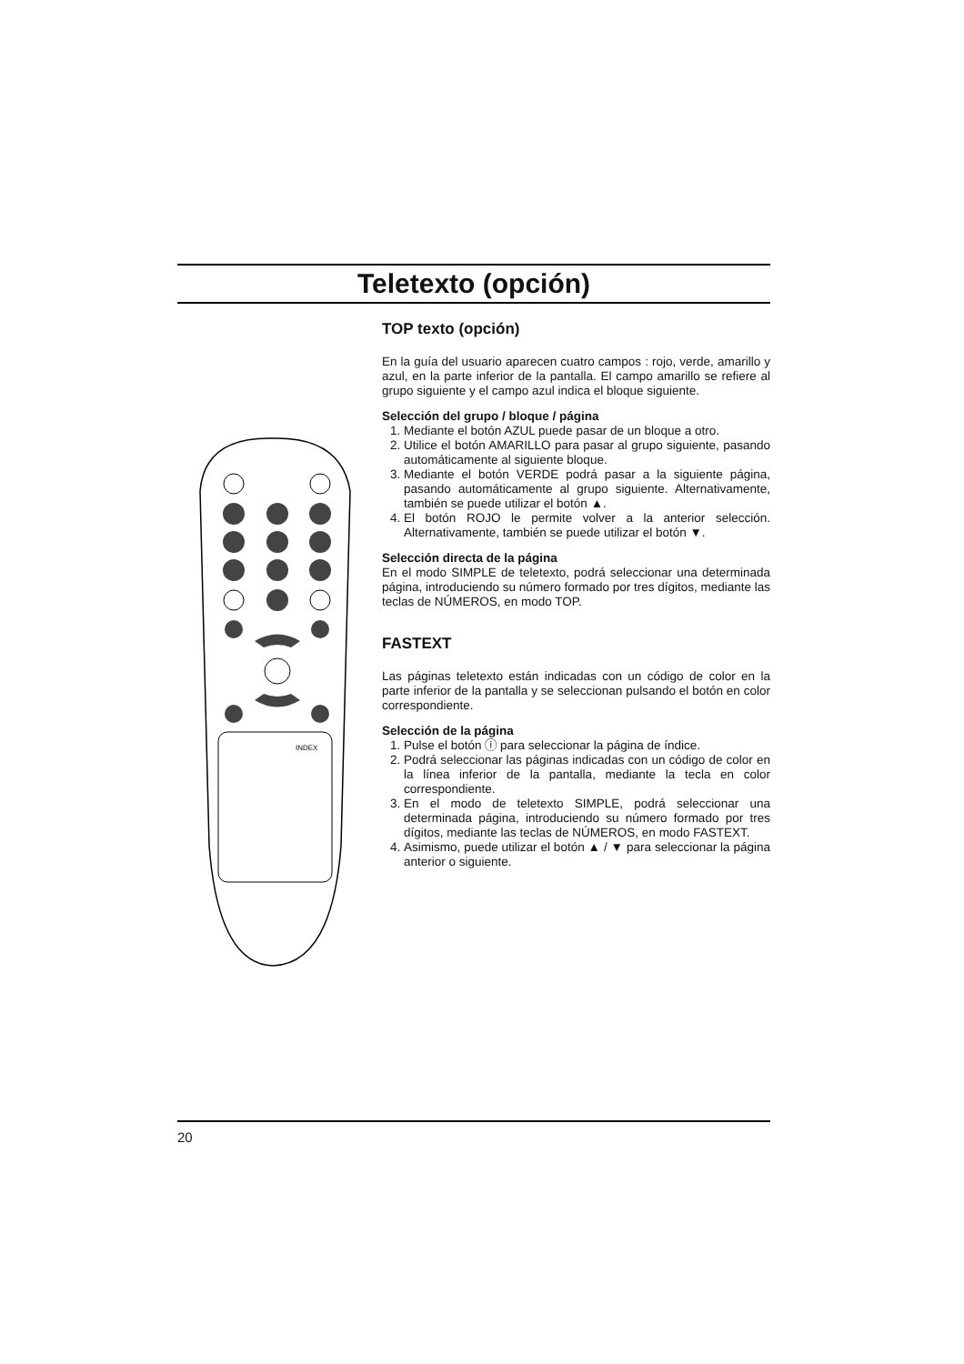Teletexto (opción)
INDEX
TOP texto (opción)
En la guía del usuario aparecen cuatro campos : rojo, verde, amarillo y azul, en la parte inferior de la pantalla. El campo amarillo se refiere al grupo siguiente y el campo azul indica el bloque siguiente.
Selección del grupo / bloque / página
1. Mediante el botón AZUL puede pasar de un bloque a otro.
2. Utilice el botón AMARILLO para pasar al grupo siguiente, pasando automáticamente al siguiente bloque.
3. Mediante el botón VERDE podrá pasar a la siguiente página, pasando automáticamente al grupo siguiente. Alternativamente, también se puede utilizar el botón ▲.
4. El botón ROJO le permite volver a la anterior selección. Alternativamente, también se puede utilizar el botón ▼.
Selección directa de la página
En el modo SIMPLE de teletexto, podrá seleccionar una determinada página, introduciendo su número formado por tres dígitos, mediante las teclas de NÚMEROS, en modo TOP.
FASTEXT
Las páginas teletexto están indicadas con un código de color en la parte inferior de la pantalla y se seleccionan pulsando el botón en color correspondiente.
Selección de la página
1. Pulse el botón ⓘ para seleccionar la página de índice.
2. Podrá seleccionar las páginas indicadas con un código de color en la línea inferior de la pantalla, mediante la tecla en color correspondiente.
3. En el modo de teletexto SIMPLE, podrá seleccionar una determinada página, introduciendo su número formado por tres dígitos, mediante las teclas de NÚMEROS, en modo FASTEXT.
4. Asimismo, puede utilizar el botón ▲ / ▼ para seleccionar la página anterior o siguiente.
20